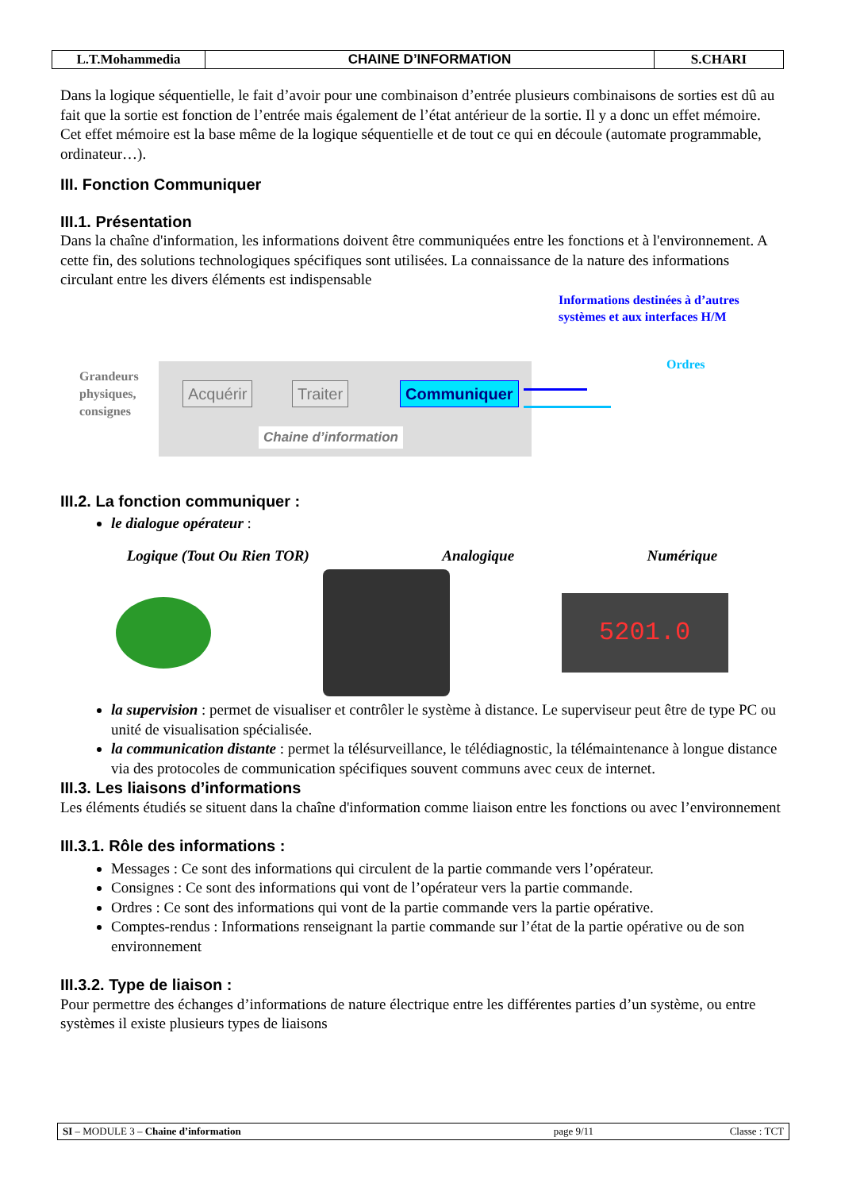| L.T.Mohammedia | CHAINE D’INFORMATION | S.CHARI |
Dans la logique séquentielle, le fait d’avoir pour une combinaison d’entrée plusieurs combinaisons de sorties est dû au fait que la sortie est fonction de l’entrée mais également de l’état antérieur de la sortie. Il y a donc un effet mémoire. Cet effet mémoire est la base même de la logique séquentielle et de tout ce qui en découle (automate programmable, ordinateur…).
III. Fonction Communiquer
III.1. Présentation
Dans la chaîne d'information, les informations doivent être communiquées entre les fonctions et à l'environnement. A cette fin, des solutions technologiques spécifiques sont utilisées. La connaissance de la nature des informations circulant entre les divers éléments est indispensable
Grandeurs
physiques,
consignes
Acquérir Traiter Communiquer
Chaine d’information
Informations destinées à d’autres
systèmes et aux interfaces H/M
Ordres
III.2. La fonction communiquer :
le dialogue opérateur :
Logique (Tout Ou Rien TOR) Analogique Numérique
5201.0
la supervision : permet de visualiser et contrôler le système à distance. Le superviseur peut être de type PC ou unité de visualisation spécialisée.
la communication distante : permet la télésurveillance, le télédiagnostic, la télémaintenance à longue distance via des protocoles de communication spécifiques souvent communs avec ceux de internet.
III.3. Les liaisons d’informations
Les éléments étudiés se situent dans la chaîne d'information comme liaison entre les fonctions ou avec l’environnement
III.3.1. Rôle des informations :
Messages : Ce sont des informations qui circulent de la partie commande vers l’opérateur.
Consignes : Ce sont des informations qui vont de l’opérateur vers la partie commande.
Ordres : Ce sont des informations qui vont de la partie commande vers la partie opérative.
Comptes-rendus : Informations renseignant la partie commande sur l’état de la partie opérative ou de son environnement
III.3.2. Type de liaison :
Pour permettre des échanges d’informations de nature électrique entre les différentes parties d’un système, ou entre systèmes il existe plusieurs types de liaisons
| SI – MODULE 3 – Chaine d’information | page 9/11 | Classe : TCT |